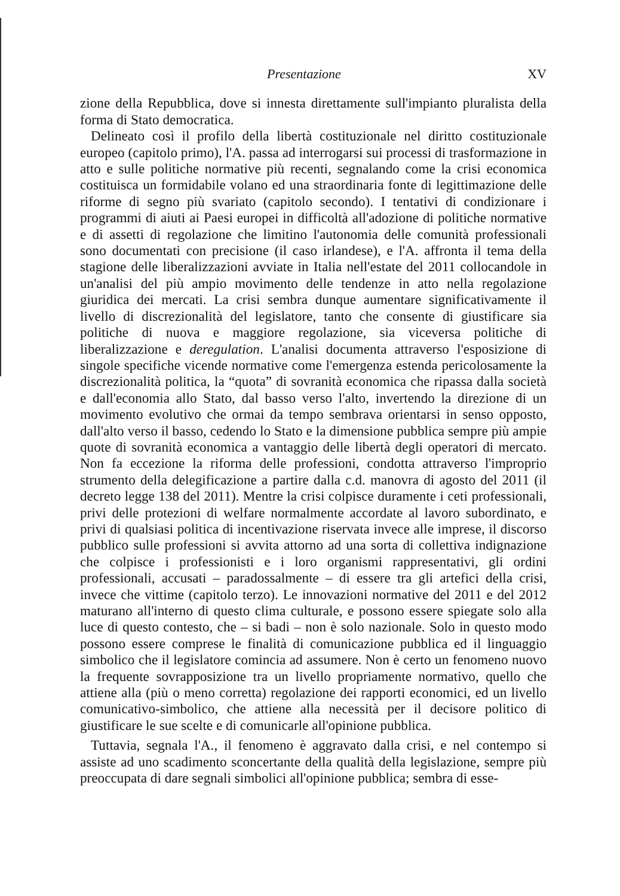Presentazione XV
zione della Repubblica, dove si innesta direttamente sull'impianto pluralista della forma di Stato democratica.
Delineato così il profilo della libertà costituzionale nel diritto costituzionale europeo (capitolo primo), l'A. passa ad interrogarsi sui processi di trasformazione in atto e sulle politiche normative più recenti, segnalando come la crisi economica costituisca un formidabile volano ed una straordinaria fonte di legittimazione delle riforme di segno più svariato (capitolo secondo). I tentativi di condizionare i programmi di aiuti ai Paesi europei in difficoltà all'adozione di politiche normative e di assetti di regolazione che limitino l'autonomia delle comunità professionali sono documentati con precisione (il caso irlandese), e l'A. affronta il tema della stagione delle liberalizzazioni avviate in Italia nell'estate del 2011 collocandole in un'analisi del più ampio movimento delle tendenze in atto nella regolazione giuridica dei mercati. La crisi sembra dunque aumentare significativamente il livello di discrezionalità del legislatore, tanto che consente di giustificare sia politiche di nuova e maggiore regolazione, sia viceversa politiche di liberalizzazione e deregulation. L'analisi documenta attraverso l'esposizione di singole specifiche vicende normative come l'emergenza estenda pericolosamente la discrezionalità politica, la “quota” di sovranità economica che ripassa dalla società e dall'economia allo Stato, dal basso verso l'alto, invertendo la direzione di un movimento evolutivo che ormai da tempo sembrava orientarsi in senso opposto, dall'alto verso il basso, cedendo lo Stato e la dimensione pubblica sempre più ampie quote di sovranità economica a vantaggio delle libertà degli operatori di mercato. Non fa eccezione la riforma delle professioni, condotta attraverso l'improprio strumento della delegificazione a partire dalla c.d. manovra di agosto del 2011 (il decreto legge 138 del 2011). Mentre la crisi colpisce duramente i ceti professionali, privi delle protezioni di welfare normalmente accordate al lavoro subordinato, e privi di qualsiasi politica di incentivazione riservata invece alle imprese, il discorso pubblico sulle professioni si avvita attorno ad una sorta di collettiva indignazione che colpisce i professionisti e i loro organismi rappresentativi, gli ordini professionali, accusati – paradossalmente – di essere tra gli artefici della crisi, invece che vittime (capitolo terzo). Le innovazioni normative del 2011 e del 2012 maturano all'interno di questo clima culturale, e possono essere spiegate solo alla luce di questo contesto, che – si badi – non è solo nazionale. Solo in questo modo possono essere comprese le finalità di comunicazione pubblica ed il linguaggio simbolico che il legislatore comincia ad assumere. Non è certo un fenomeno nuovo la frequente sovrapposizione tra un livello propriamente normativo, quello che attiene alla (più o meno corretta) regolazione dei rapporti economici, ed un livello comunicativo-simbolico, che attiene alla necessità per il decisore politico di giustificare le sue scelte e di comunicarle all'opinione pubblica.
Tuttavia, segnala l'A., il fenomeno è aggravato dalla crisi, e nel contempo si assiste ad uno scadimento sconcertante della qualità della legislazione, sempre più preoccupata di dare segnali simbolici all'opinione pubblica; sembra di esse-